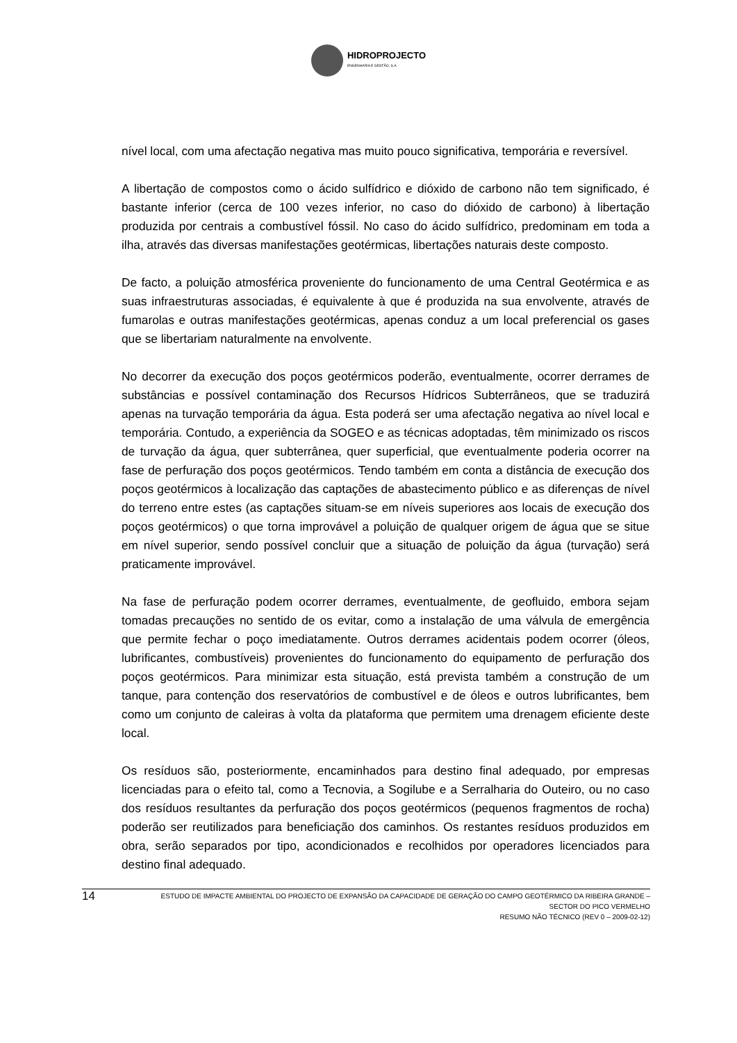HIDROPROJECTO
ENGENHARIA E GESTÃO, S.A.
nível local, com uma afectação negativa mas muito pouco significativa, temporária e reversível.
A libertação de compostos como o ácido sulfídrico e dióxido de carbono não tem significado, é bastante inferior (cerca de 100 vezes inferior, no caso do dióxido de carbono) à libertação produzida por centrais a combustível fóssil. No caso do ácido sulfídrico, predominam em toda a ilha, através das diversas manifestações geotérmicas, libertações naturais deste composto.
De facto, a poluição atmosférica proveniente do funcionamento de uma Central Geotérmica e as suas infraestruturas associadas, é equivalente à que é produzida na sua envolvente, através de fumarolas e outras manifestações geotérmicas, apenas conduz a um local preferencial os gases que se libertariam naturalmente na envolvente.
No decorrer da execução dos poços geotérmicos poderão, eventualmente, ocorrer derrames de substâncias e possível contaminação dos Recursos Hídricos Subterrâneos, que se traduzirá apenas na turvação temporária da água. Esta poderá ser uma afectação negativa ao nível local e temporária. Contudo, a experiência da SOGEO e as técnicas adoptadas, têm minimizado os riscos de turvação da água, quer subterrânea, quer superficial, que eventualmente poderia ocorrer na fase de perfuração dos poços geotérmicos. Tendo também em conta a distância de execução dos poços geotérmicos à localização das captações de abastecimento público e as diferenças de nível do terreno entre estes (as captações situam-se em níveis superiores aos locais de execução dos poços geotérmicos) o que torna improvável a poluição de qualquer origem de água que se situe em nível superior, sendo possível concluir que a situação de poluição da água (turvação) será praticamente improvável.
Na fase de perfuração podem ocorrer derrames, eventualmente, de geofluido, embora sejam tomadas precauções no sentido de os evitar, como a instalação de uma válvula de emergência que permite fechar o poço imediatamente. Outros derrames acidentais podem ocorrer (óleos, lubrificantes, combustíveis) provenientes do funcionamento do equipamento de perfuração dos poços geotérmicos. Para minimizar esta situação, está prevista também a construção de um tanque, para contenção dos reservatórios de combustível e de óleos e outros lubrificantes, bem como um conjunto de caleiras à volta da plataforma que permitem uma drenagem eficiente deste local.
Os resíduos são, posteriormente, encaminhados para destino final adequado, por empresas licenciadas para o efeito tal, como a Tecnovia, a Sogilube e a Serralharia do Outeiro, ou no caso dos resíduos resultantes da perfuração dos poços geotérmicos (pequenos fragmentos de rocha) poderão ser reutilizados para beneficiação dos caminhos. Os restantes resíduos produzidos em obra, serão separados por tipo, acondicionados e recolhidos por operadores licenciados para destino final adequado.
14
ESTUDO DE IMPACTE AMBIENTAL DO PROJECTO DE EXPANSÃO DA CAPACIDADE DE GERAÇÃO DO CAMPO GEOTÉRMICO DA RIBEIRA GRANDE –
SECTOR DO PICO VERMELHO
RESUMO NÃO TÉCNICO (REV 0 – 2009-02-12)